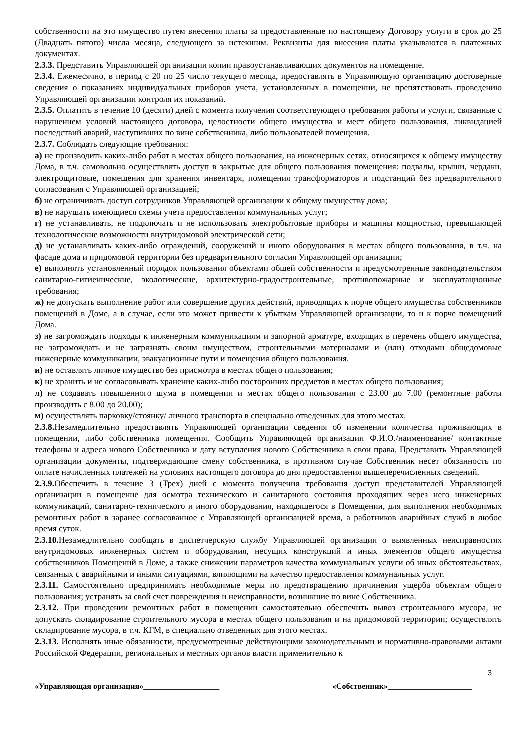собственности на это имущество путем внесения платы за предоставленные по настоящему Договору услуги в срок до 25 (Двадцать пятого) числа месяца, следующего за истекшим. Реквизиты для внесения платы указываются в платежных документах.
2.3.3. Представить Управляющей организации копии правоустанавливающих документов на помещение.
2.3.4. Ежемесячно, в период с 20 по 25 число текущего месяца, предоставлять в Управляющую организацию достоверные сведения о показаниях индивидуальных приборов учета, установленных в помещении, не препятствовать проведению Управляющей организации контроля их показаний.
2.3.5. Оплатить в течение 10 (десяти) дней с момента получения соответствующего требования работы и услуги, связанные с нарушением условий настоящего договора, целостности общего имущества и мест общего пользования, ликвидацией последствий аварий, наступивших по вине собственника, либо пользователей помещения.
2.3.7. Соблюдать следующие требования:
а) не производить каких-либо работ в местах общего пользования, на инженерных сетях, относящихся к общему имуществу Дома, в т.ч. самовольно осуществлять доступ в закрытые для общего пользования помещения: подвалы, крыши, чердаки, электрощитовые, помещения для хранения инвентаря, помещения трансформаторов и подстанций без предварительного согласования с Управляющей организацией;
б) не ограничивать доступ сотрудников Управляющей организации к общему имуществу дома;
в) не нарушать имеющиеся схемы учета предоставления коммунальных услуг;
г) не устанавливать, не подключать и не использовать электробытовые приборы и машины мощностью, превышающей технологические возможности внутридомовой электрической сети;
д) не устанавливать каких-либо ограждений, сооружений и иного оборудования в местах общего пользования, в т.ч. на фасаде дома и придомовой территории без предварительного согласия Управляющей организации;
е) выполнять установленный порядок пользования объектами обшей собственности и предусмотренные законодательством санитарно-гигиенические, экологические, архитектурно-градостроительные, противопожарные и эксплуатационные требования;
ж) не допускать выполнение работ или совершение других действий, приводящих к порче общего имущества собственников помещений в Доме, а в случае, если это может привести к убыткам Управляющей организации, то и к порче помещений Дома.
з) не загромождать подходы к инженерным коммуникациям и запорной арматуре, входящих в перечень общего имущества, не загромождать и не загрязнять своим имуществом, строительными материалами и (или) отходами общедомовые инженерные коммуникации, эвакуационные пути и помещения общего пользования.
и) не оставлять личное имущество без присмотра в местах общего пользования;
к) не хранить и не согласовывать хранение каких-либо посторонних предметов в местах общего пользования;
л) не создавать повышенного шума в помещении и местах общего пользования с 23.00 до 7.00 (ремонтные работы производить с 8.00 до 20.00);
м) осуществлять парковку/стоянку/ личного транспорта в специально отведенных для этого местах.
2.3.8. Незамедлительно предоставлять Управляющей организации сведения об изменении количества проживающих в помещении, либо собственника помещения. Сообщить Управляющей организации Ф.И.О./наименование/ контактные телефоны и адреса нового Собственника и дату вступления нового Собственника в свои права. Представить Управляющей организации документы, подтверждающие смену собственника, в противном случае Собственник несет обязанность по оплате начисленных платежей на условиях настоящего договора до дня предоставления вышеперечисленных сведений.
2.3.9. Обеспечить в течение 3 (Трех) дней с момента получения требования доступ представителей Управляющей организации в помещение для осмотра технического и санитарного состояния проходящих через него инженерных коммуникаций, санитарно-технического и иного оборудования, находящегося в Помещении, для выполнения необходимых ремонтных работ в заранее согласованное с Управляющей организацией время, а работников аварийных служб в любое время суток.
2.3.10. Незамедлительно сообщать в диспетчерскую службу Управляющей организации о выявленных неисправностях внутридомовых инженерных систем и оборудования, несущих конструкций и иных элементов общего имущества собственников Помещений в Доме, а также снижении параметров качества коммунальных услуги об иных обстоятельствах, связанных с аварийными и иными ситуациями, влияющими на качество предоставления коммунальных услуг.
2.3.11. Самостоятельно предпринимать необходимые меры по предотвращению причинения ущерба объектам общего пользования; устранять за свой счет повреждения и неисправности, возникшие по вине Собственника.
2.3.12. При проведении ремонтных работ в помещении самостоятельно обеспечить вывоз строительного мусора, не допускать складирование строительного мусора в местах общего пользования и на придомовой территории; осуществлять складирование мусора, в т.ч. КГМ, в специально отведенных для этого местах.
2.3.13. Исполнять иные обязанности, предусмотренные действующими законодательными и нормативно-правовыми актами Российской Федерации, региональных и местных органов власти применительно к
3
«Управляющая организация»___________________ «Собственник»_____________________